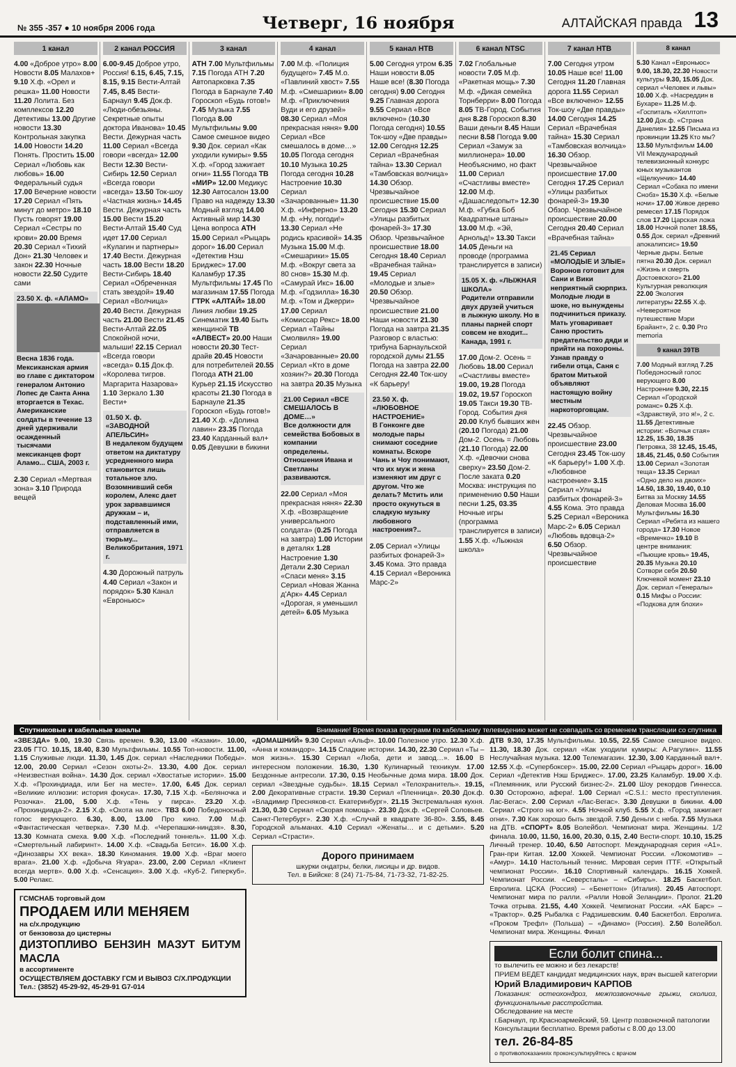№ 355 -357 ● 10 ноября 2006 года Четверг, 16 ноября АЛТАЙСКАЯ правда 13
1 канал
4.00 «Доброе утро» 8.00 Новости 8.05 Малахов+ 9.10 Х.ф. «Орел и решка» 11.00 Новости 11.20 Лолита. Без комплексов 12.20 Детективы 13.00 Другие новости 13.30 Контрольная закупка 14.00 Новости 14.20 Понять. Простить 15.00 Сериал «Любовь как любовь» 16.00 Федеральный судья 17.00 Вечерние новости 17.20 Сериал «Пять минут до метро» 18.10 Пусть говорят 19.00 Сериал «Сестры по крови» 20.00 Время 20.30 Сериал «Тихий Дон» 21.30 Человек и закон 22.30 Ночные новости 22.50 Судите сами
23.50 Х. ф. «АЛАМО»
Весна 1836 года. Мексиканская армия во главе с диктатором генералом Антонио Лопес де Санта Анна вторгается в Техас. Американские солдаты в течение 13 дней удерживали осажденный тысячами мексиканцев форт Аламо... США, 2003 г.
2.30 Сериал «Мертвая зона» 3.10 Природа вещей
2 канал РОССИЯ
6.00-9.45 Доброе утро, Россия! 6.15, 6.45, 7.15, 8.15, 9.15 Вести-Алтай 7.45, 8.45 Вести-Барнаул 9.45 Док.ф. «Люди-обезьяны. Секретные опыты доктора Иванова» 10.45 Вести. Дежурная часть 11.00 Сериал «Всегда говори «всегда» 12.00 Вести 12.30 Вести-Сибирь 12.50 Сериал «Всегда говори «всегда» 13.50 Ток-шоу «Частная жизнь» 14.45 Вести. Дежурная часть 15.00 Вести 15.20 Вести-Алтай 15.40 Суд идет 17.00 Сериал «Кулагин и партнеры» 17.40 Вести. Дежурная часть 18.00 Вести 18.20 Вести-Сибирь 18.40 Сериал «Обреченная стать звездой» 19.40 Сериал «Волчица» 20.40 Вести. Дежурная часть 21.00 Вести 21.45 Вести-Алтай 22.05 Спокойной ночи, малыши! 22.15 Сериал «Всегда говори «всегда» 0.15 Док.ф. «Королева тигров. Маргарита Назарова» 1.10 Зеркало 1.30 Вести+
01.50 Х. ф. «ЗАВОДНОЙ АПЕЛЬСИН»
В недалеком будущем ответом на диктатуру усредненного мира становится лишь тотальное зло. Возомнивший себя королем, Алекс дает урок зарвавшимся дружкам – и, подставленный ими, отправляется в тюрьму... Великобритания, 1971 г.
4.30 Дорожный патруль 4.40 Сериал «Закон и порядок» 5.30 Канал «Евроньюс»
3 канал
АТН 7.00 Мультфильмы 7.15 Погода АТН 7.20 Автопарковка 7.35 Погода в Барнауле 7.40 Гороскоп «Будь готов!» 7.45 Музыка 7.55 Погода 8.00 Мультфильмы 9.00 Самое смешное видео 9.30 Док. сериал «Как уходили кумиры» 9.55 Х.ф. «Город зажигает огни» 11.55 Погода ТВ «МИР» 12.00 Медикус 12.30 Автосалон 13.00 Право на надежду 13.30 Модный взгляд 14.00 Активный мир 14.30 Цена вопроса АТН 15.00 Сериал «Рыцарь дорог» 16.00 Сериал «Детектив Нэш Бриджес» 17.00 Каламбур 17.35 Мультфильмы 17.45 По магазинам 17.55 Погода ГТРК «АЛТАЙ» 18.00 Линия любви 19.25 Синематик 19.40 Быть женщиной ТВ «АЛВЕСТ» 20.00 Наши новости 20.30 Тест-драйв 20.45 Новости для потребителей 20.55 Погода АТН 21.00 Курьер 21.15 Искусство красоты 21.30 Погода в Барнауле 21.35 Гороскоп «Будь готов!» 21.40 Х.ф. «Долина лавин» 23.35 Погода 23.40 Карданный вал+ 0.05 Девушки в бикини
4 канал
7.00 М.ф. «Полиция будущего» 7.45 М.о. «Павлиний хвост» 7.55 М.ф. «Смешарики» 8.00 М.ф. «Приключения Вуди и его друзей» 08.30 Сериал «Моя прекрасная няня» 9.00 Сериал «Все смешалось в доме…» 10.05 Погода сегодня 10.10 Музыка 10.25 Погода сегодня 10.28 Настроение 10.30 Сериал «Зачарованные» 11.30 Х.ф. «Инферно» 13.20 М.ф. «Ну, погоди!» 13.30 Сериал «Не родись красивой» 14.35 Музыка 15.00 М.ф. «Смешарики» 15.05 М.ф. «Вокруг света за 80 снов» 15.30 М.ф. «Самурай Икс» 16.00 М.ф. «Годзилла» 16.30 М.ф. «Том и Джерри» 17.00 Сериал «Комиссар Рекс» 18.00 Сериал «Тайны Смолвиля» 19.00 Сериал «Зачарованные» 20.00 Сериал «Кто в доме хозяин?» 20.30 Погода на завтра 20.35 Музыка
21.00 Сериал «ВСЕ СМЕШАЛОСЬ В ДОМЕ…»
Все должности для семейства Бобовых в компании определены. Отношения Ивана и Светланы развиваются.
22.00 Сериал «Моя прекрасная няня» 22.30 Х.ф. «Возвращение универсального солдата» (0.25 Погода на завтра) 1.00 Истории в деталях 1.28 Настроение 1.30 Детали 2.30 Сериал «Спаси меня» 3.15 Сериал «Новая Жанна д'Арк» 4.45 Сериал «Дорогая, я уменьшил детей» 6.05 Музыка
5 канал НТВ
5.00 Сегодня утром 6.35 Наши новости 8.05 Наше все! (8.30 Погода сегодня) 9.00 Сегодня 9.25 Главная дорога 9.55 Сериал «Все включено» (10.30 Погода сегодня) 10.55 Ток-шоу «Две правды» 12.00 Сегодня 12.25 Сериал «Врачебная тайна» 13.30 Сериал «Тамбовская волчица» 14.30 Обзор. Чрезвычайное происшествие 15.00 Сегодня 15.30 Сериал «Улицы разбитых фонарей-3» 17.30 Обзор. Чрезвычайное происшествие 18.00 Сегодня 18.40 Сериал «Врачебная тайна» 19.45 Сериал «Молодые и злые» 20.50 Обзор. Чрезвычайное происшествие 21.00 Наши новости 21.30 Погода на завтра 21.35 Разговор с властью: трибуна Барнаульской городской думы 21.55 Погода на завтра 22.00 Сегодня 22.40 Ток-шоу «К барьеру!
23.50 Х. ф. «ЛЮБОВНОЕ НАСТРОЕНИЕ»
В Гонконге две молодые пары снимают соседние комнаты. Вскоре Чань и Чоу понимают, что их муж и жена изменяют им друг с другом. Что же делать? Мстить или просто окунуться в сладкую музыку любовного настроения?..
2.05 Сериал «Улицы разбитых фонарей-3» 3.45 Кома. Это правда 4.15 Сериал «Вероника Марс-2»
6 канал NTSC
7.02 Глобальные новости 7.05 М.ф. «Ракетная мощь» 7.30 М.ф. «Дикая семейка Торнберри» 8.00 Погода 8.05 ТВ-Город. События дня 8.28 Гороскоп 8.30 Ваши деньги 8.45 Наши песни 8.58 Погода 9.00 Сериал «Замуж за миллионера» 10.00 Необъяснимо, но факт 11.00 Сериал «Счастливы вместе» 12.00 М.ф. «Дашаследопыт» 12.30 М.ф. «Губка Боб Квадратные штаны» 13.00 М.ф. «Эй, Арнольд!» 13.30 Такси 14.05 Деньги на проводе (программа транслируется в записи)
15.05 Х. ф. «ЛЫЖНАЯ ШКОЛА»
Родители отправили двух друзей учиться в лыжную школу. Но в планы парней спорт совсем не входит... Канада, 1991 г.
17.00 Дом-2. Осень = Любовь 18.00 Сериал «Счастливы вместе» 19.00, 19.28 Погода 19.02, 19.57 Гороскоп 19.05 Такси 19.30 ТВ-Город. События дня 20.00 Клуб бывших жен (20.10 Погода) 21.00 Дом-2. Осень = Любовь (21.10 Погода) 22.00 Х.ф. «Девочки снова сверху» 23.50 Дом-2. После заката 0.20 Москва: инструкция по применению 0.50 Наши песни 1.25, 03.35 Ночные игры (программа транслируется в записи) 1.55 Х.ф. «Лыжная школа»
7 канал НТВ
7.00 Сегодня утром 10.05 Наше все! 11.00 Сегодня 11.20 Главная дорога 11.55 Сериал «Все включено» 12.55 Ток-шоу «Две правды» 14.00 Сегодня 14.25 Сериал «Врачебная тайна» 15.30 Сериал «Тамбовская волчица» 16.30 Обзор. Чрезвычайное происшествие 17.00 Сегодня 17.25 Сериал «Улицы разбитых фонарей-3» 19.30 Обзор. Чрезвычайное происшествие 20.00 Сегодня 20.40 Сериал «Врачебная тайна»
21.45 Сериал «МОЛОДЫЕ И ЗЛЫЕ»
Воронов готовит для Сани и Вики неприятный сюрприз. Молодые люди в шоке, но вынуждены подчиниться приказу. Мать уговаривает Саню простить предательство дяди и прийти на похороны. Узнав правду о гибели отца, Саня с братом Митькой объявляют настоящую войну местным наркоторговцам.
22.45 Обзор. Чрезвычайное происшествие 23.00 Сегодня 23.45 Ток-шоу «К барьеру!» 1.00 Х.ф. «Любовное настроение» 3.15 Сериал «Улицы разбитых фонарей-3» 4.55 Кома. Это правда 5.25 Сериал «Вероника Марс-2» 6.05 Сериал «Любовь вдовца-2» 6.50 Обзор. Чрезвычайное происшествие
8 канал
5.30 Канал «Евроньюс» 9.00, 18.30, 22.30 Новости культуры 9.30, 15.05 Док. сериал «Человек и львы» 10.00 Х.ф. «Насреддин в Бухаре» 11.25 М.ф. «Госпиталь «Хиллтоп» 12.00 Док.ф. «Страна Данелия» 12.55 Письма из провинции 13.25 Кто мы? 13.50 Мультфильм 14.00 VII Международный телевизионный конкурс юных музыкантов «Щелкунчик» 14.40 Сериал «Собака по имени Снобз» 15.30 Х.ф. «Белые ночи» 17.00 Живое дерево ремесел 17.15 Порядок слов 17.20 Царская ложа 18.00 Ночной полет 18.55, 0.55 Док. сериал «Древний апокалипсис» 19.50 Черные дыры. Белые пятна 20.30 Док. сериал «Жизнь и смерть Достоевского» 21.00 Культурная революция 22.00 Экология литературы 22.55 Х.ф. «Невероятное путешествие Мэри Брайант», 2 с. 0.30 Pro memoria
9 канал 39ТВ
7.00 Модный взгляд 7.25 Победоносный голос верующего 8.00 Настроение 9.30, 22.15 Сериал «Городской романс» 0.25 Х.ф. «Здравствуй, это я!», 2 с. 11.55 Детективные истории: «Волчья стая» 12.25, 15.30, 18.35 Петровка, 38 12.45, 15.45, 18.45, 21.45, 0.50 События 13.00 Сериал «Золотая теща» 13.35 Сериал «Одно дело на двоих» 14.50, 18.30, 19.40, 0.10 Битва за Москву 14.55 Деловая Москва 16.00 Мультфильмы 16.30 Сериал «Ребята из нашего города» 17.30 Новое «Времечко» 19.10 В центре внимания: «Пьющие кровь» 19.45, 20.35 Музыка 20.10 Сотвори себя 20.50 Ключевой момент 23.10 Док. сериал «Генералы» 0.15 Мифы о России: «Подкова для блохи»
Спутниковые и кабельные каналы Внимание! Время показа программ по кабельному телевидению может не совпадать со временем трансляции со спутника
«ЗВЕЗДА» 9.00, 19.30 Связь времен. 9.30, 13.00 «Казаки». 10.00, 23.05 ГТО. 10.15, 18.40, 8.30 Мультфильмы. 10.55 Топ-новости. 11.00, 1.15 Служивые люди. 11.30, 1.45 Док. сериал «Наследники Победы». 12.00, 20.00 Сериал «Сезон охоты-2». 13.30, 4.00 Док. сериал «Неизвестная война». 14.30 Док. сериал «Хвостатые истории». 15.00 Х.ф. «Прохиндиада, или Бег на месте». 17.00, 6.45 Док. сериал «Великие иллюзии: история фокуса». 17.30, 7.15 Х.ф. «Беляночка и Розочка». 21.00, 5.00 Х.ф. «Тень у пирса». 23.20 Х.ф. «Прохиндиада-2». 2.15 Х.ф. «Охота на лис». ТВЗ 6.00 Победоносный голос верующего. 6.30, 8.00, 13.00 Про кино. 7.00 М.ф. «Фантастическая четверка». 7.30 М.ф. «Черепашки-ниндзя». 8.30, 13.30 Комната смеха. 9.00 Х.ф. «Последний тоннель». 11.00 Х.ф. «Смертельный лабиринт». 14.00 Х.ф. «Свадьба Бетси». 16.00 Х.ф. «Динозавры XX века». 18.30 Киномания. 19.00 Х.ф. «Враг моего врага». 21.00 Х.ф. «Добыча Ягуара». 23.00, 2.00 Сериал «Клиент всегда мертв». 0.00 Х.ф. «Сенсация». 3.00 Х.ф. «Куб-2. Гиперкуб». 5.00 Релакс.
ГСМСНАБ торговый дом
ПРОДАЕМ ИЛИ МЕНЯЕМ
на с/х.продукцию
от бензовоза до цистерны
ДИЗТОПЛИВО БЕНЗИН МАЗУТ БИТУМ МАСЛА
в ассортименте
ОСУЩЕСТВЛЯЕМ ДОСТАВКУ ГСМ И ВЫВОЗ С/Х.ПРОДУКЦИИ
Тел.: (3852) 45-29-92, 45-29-91 G7-014
«ДОМАШНИЙ» 9.30 Сериал «Альф». 10.00 Полезное утро. 12.30 Х.ф. «Анна и командор». 14.15 Сладкие истории. 14.30, 22.30 Сериал «Ты – моя жизнь». 15.30 Сериал «Люба, дети и завод…». 16.00 В интересном положении. 16.30, 1.30 Кулинарный техникум. 17.00 Бездонные антресоли. 17.30, 0.15 Необычные дома мира. 18.00 Док. сериал «Звездные судьбы». 18.15 Сериал «Телохранитель». 19.15, 2.00 Декоративные страсти. 19.30 Сериал «Пленница». 20.30 Док.ф. «Владимир Пресняков-ст. Екатеринбург». 21.15 Экстремальная кухня. 21.30, 0.30 Сериал «Скорая помощь». 23.30 Док.ф. «Сергей Соловьев. Санкт-Петербург». 2.30 Х.ф. «Случай в квадрате 36-80». 3.55, 8.45 Городской альманах. 4.10 Сериал «Женаты… и с детьми». 5.20 Сериал «Страсти».
Дорого принимаем
шкурки ондатры, белки, лисицы и др. видов.
Тел. в Бийске: 8 (24) 71-75-84, 71-73-32, 71-82-25.
ДТВ 9.30, 17.35 Мультфильмы. 10.55, 22.55 Самое смешное видео. 11.30, 18.30 Док. сериал «Как уходили кумиры: А.Рагулин». 11.55 Неслучайная музыка. 12.00 Телемагазин. 12.30, 3.00 Карданный вал+. 12.55 Х.ф. «Супербоксер». 15.00, 22.00 Сериал «Рыцарь дорог». 16.00 Сериал «Детектив Нэш Бриджес». 17.00, 23.25 Каламбур. 19.00 Х.ф. «Племянник, или Русский бизнес-2». 21.00 Шоу рекордов Гиннесса. 0.30 Осторожно, афера!. 1.00 Сериал «C.S.I.: место преступления. Лас-Вегас». 2.00 Сериал «Лас-Вегас». 3.30 Девушки в бикини. 4.00 Сериал «Строго на юг». 4.55 Ночной клуб. 5.55 Х.ф. «Город зажигает огни». 7.30 Как хорошо быть звездой. 7.50 Деньги с неба. 7.55 Музыка на ДТВ. «СПОРТ» 8.05 Волейбол. Чемпионат мира. Женщины. 1/2 финала. 10.00, 11.50, 16.00, 20.30, 0.15, 2.40 Вести-спорт. 10.10, 15.25 Личный тренер. 10.40, 6.50 Автоспорт. Международная серия «А1». Гран-при Китая. 12.00 Хоккей. Чемпионат России. «Локомотив» – «Амур». 14.10 Настольный теннис. Мировая серия ITTF. «Открытый чемпионат России». 16.10 Спортивный календарь. 16.15 Хоккей. Чемпионат России. «Северсталь» – «Сибирь». 18.25 Баскетбол. Евролига. ЦСКА (Россия) – «Бенеттон» (Италия). 20.45 Автоспорт. Чемпионат мира по ралли. «Ралли Новой Зеландии». Пролог. 21.20 Точка отрыва. 21.55, 4.40 Хоккей. Чемпионат России. «АК Барс» – «Трактор». 0.25 Рыбалка с Радзишевским. 0.40 Баскетбол. Евролига. «Проком Трефл» (Польша) – «Динамо» (Россия). 2.50 Волейбол. Чемпионат мира. Женщины. Финал
Если болит спина...
то вылечить ее можно и без лекарств!
ПРИЕМ ВЕДЕТ кандидат медицинских наук, врач высшей категории Юрий Владимирович КАРПОВ
Показания: остеохондроз, межпозвоночные грыжи, сколиоз, функциональные расстройства.
Обследование на месте
г.Барнаул, пр.Красноармейский, 59. Центр позвоночной патологии
Консультации бесплатно. Время работы с 8.00 до 13.00
тел. 26-84-85
о противопоказаниях проконсультируйтесь с врачом